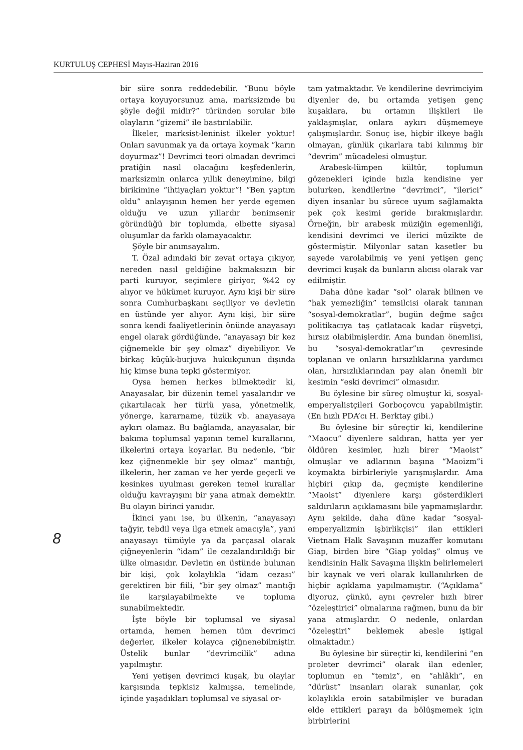KURTULUŞ CEPHESİ Mayıs-Haziran 2016
bir süre sonra reddedebilir. “Bunu böyle ortaya koyuyorsunuz ama, marksizmde bu şöyle değil midir?” türünden sorular bile olayların “gizemi” ile bastırılabilir.
İlkeler, marksist-leninist ilkeler yoktur! Onları savunmak ya da ortaya koymak “karın doyurmaz”! Devrimci teori olmadan devrimci pratiğin nasıl olacağını keşfedenlerin, marksizmin onlarca yıllık deneyimine, bilgi birikimine “ihtiyaçları yoktur”! “Ben yaptım oldu” anlayışının hemen her yerde egemen olduğu ve uzun yıllardır benimsenir göründüğü bir toplumda, elbette siyasal oluşumlar da farklı olamayacaktır.
Şöyle bir anımsayalım.
T. Özal adındaki bir zevat ortaya çıkıyor, nereden nasıl geldiğine bakmaksızın bir parti kuruyor, seçimlere giriyor, %42 oy alıyor ve hükümet kuruyor. Aynı kişi bir süre sonra Cumhurbaşkanı seçiliyor ve devletin en üstünde yer alıyor. Aynı kişi, bir süre sonra kendi faaliyetlerinin önünde anayasayı engel olarak gördüğünde, “anayasayı bir kez çiğnemekle bir şey olmaz” diyebiliyor. Ve birkaç küçük-burjuva hukukçunun dışında hiç kimse buna tepki göstermiyor.
Oysa hemen herkes bilmektedir ki, Anayasalar, bir düzenin temel yasalarıdır ve çıkartılacak her türlü yasa, yönetmelik, yönerge, kararname, tüzük vb. anayasaya aykırı olamaz. Bu bağlamda, anayasalar, bir bakıma toplumsal yapının temel kurallarını, ilkelerini ortaya koyarlar. Bu nedenle, “bir kez çiğnenmekle bir şey olmaz” mantığı, ilkelerin, her zaman ve her yerde geçerli ve kesinkes uyulması gereken temel kurallar olduğu kavrayışını bir yana atmak demektir. Bu olayın birinci yanıdır.
İkinci yanı ise, bu ülkenin, “anayasayı tağyir, tebdil veya ilga etmek amacıyla”, yani anayasayı tümüyle ya da parçasal olarak çiğneyenlerin “idam” ile cezalandırıldığı bir ülke olmasıdır. Devletin en üstünde bulunan bir kişi, çok kolaylıkla “idam cezası” gerektiren bir fiili, “bir şey olmaz” mantığı ile karşılayabilmekte ve topluma sunabilmektedir.
İşte böyle bir toplumsal ve siyasal ortamda, hemen hemen tüm devrimci değerler, ilkeler kolayca çiğnenebilmiştir. Üstelik bunlar “devrimcilik” adına yapılmıştır.
Yeni yetişen devrimci kuşak, bu olaylar karşısında tepkisiz kalmışsa, temelinde, içinde yaşadıkları toplumsal ve siyasal or-
tam yatmaktadır. Ve kendilerine devrimciyim diyenler de, bu ortamda yetişen genç kuşaklara, bu ortamın ilişkileri ile yaklaşmışlar, onlara aykırı düşmemeye çalışmışlardır. Sonuç ise, hiçbir ilkeye bağlı olmayan, günlük çıkarlara tabi kılınmış bir “devrim” mücadelesi olmuştur.
Arabesk-lümpen kültür, toplumun gözenekleri içinde hızla kendisine yer bulurken, kendilerine “devrimci”, “ilerici” diyen insanlar bu sürece uyum sağlamakta pek çok kesimi geride bırakmışlardır. Örneğin, bir arabesk müziğin egemenliği, kendisini devrimci ve ilerici müzikte de göstermiştir. Milyonlar satan kasetler bu sayede varolabilmiş ve yeni yetişen genç devrimci kuşak da bunların alıcısı olarak var edilmiştir.
Daha düne kadar “sol” olarak bilinen ve “hak yemezliğin” temsilcisi olarak tanınan “sosyal-demokratlar”, bugün değme sağcı politikacıya taş çatlatacak kadar rüşvetçi, hırsız olabilmişlerdir. Ama bundan önemlisi, bu “sosyal-demokratlar”ın çevresinde toplanan ve onların hırsızlıklarına yardımcı olan, hırsızlıklarından pay alan önemli bir kesimin “eski devrimci” olmasıdır.
Bu öylesine bir süreç olmuştur ki, sosyal-emperyalistçileri Gorboçovcu yapabilmiştir. (En hızlı PDA’cı H. Berktay gibi.)
Bu öylesine bir süreçtir ki, kendilerine “Maocu” diyenlere saldıran, hatta yer yer öldüren kesimler, hızlı birer “Maoist” olmuşlar ve adlarının başına “Maoizm”i koymakta birbirleriyle yarışmışlardır. Ama hiçbiri çıkıp da, geçmişte kendilerine “Maoist” diyenlere karşı gösterdikleri saldırıların açıklamasını bile yapmamışlardır. Aynı şekilde, daha düne kadar “sosyal-emperyalizmin işbirlikçisi” ilan ettikleri Vietnam Halk Savaşının muzaffer komutanı Giap, birden bire “Giap yoldaş” olmuş ve kendisinin Halk Savaşına ilişkin belirlemeleri bir kaynak ve veri olarak kullanılırken de hiçbir açıklama yapılmamıştır. (“Açıklama” diyoruz, çünkü, aynı çevreler hızlı birer “özeleştirici” olmalarına rağmen, bunu da bir yana atmışlardır. O nedenle, onlardan “özeleştiri” beklemek abesle iştigal olmaktadır.)
Bu öylesine bir süreçtir ki, kendilerini “en proleter devrimci” olarak ilan edenler, toplumun en “temiz”, en “ahlâklı”, en “dürüst” insanları olarak sunanlar, çok kolaylıkla eroin satabilmişler ve buradan elde ettikleri parayı da bölüşmemek için birbirlerini
8